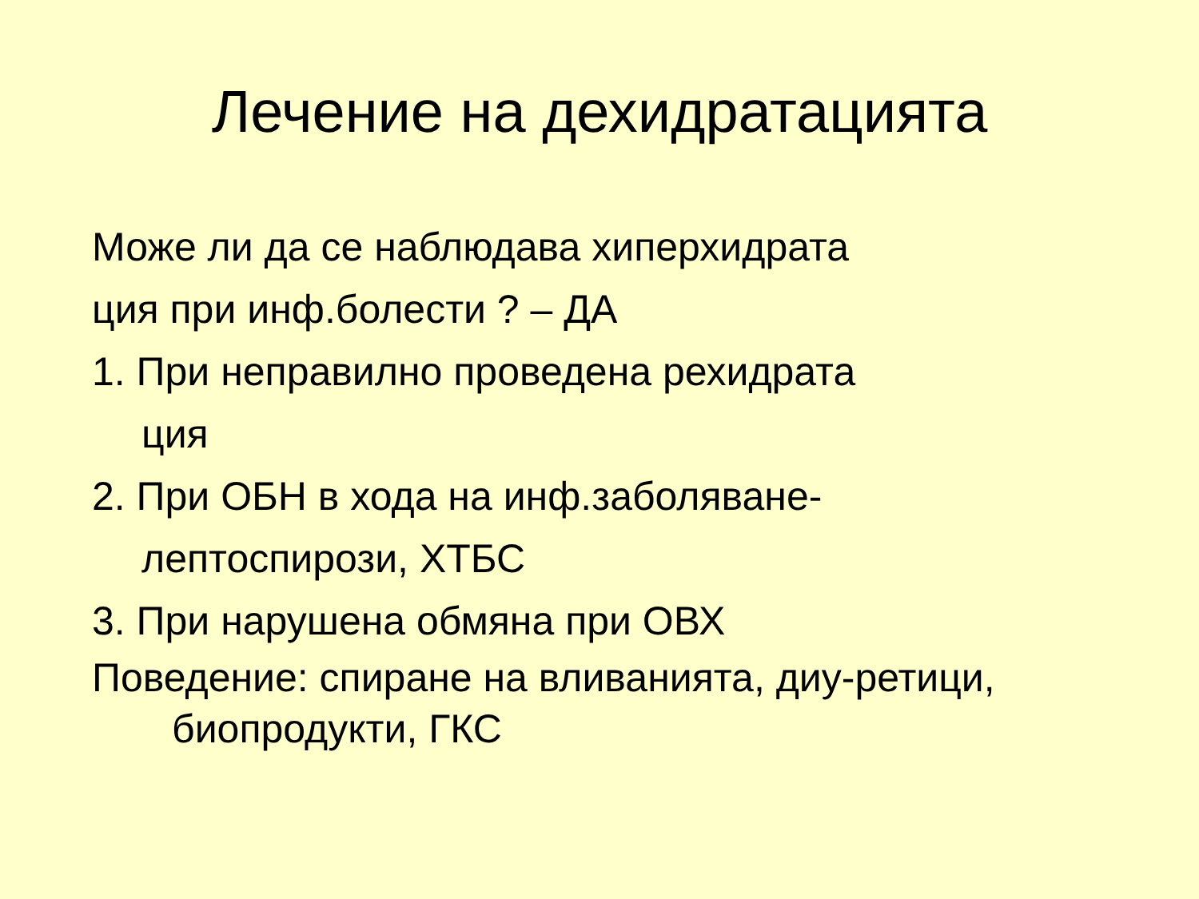Лечение на дехидратацията
Може ли да се наблюдава хиперхидрата
ция при инф.болести ? – ДА
1. При неправилно проведена рехидрата
ция
2. При ОБН в хода на инф.заболяване-
лептоспирози, ХТБС
3. При нарушена обмяна при ОВХ
Поведение: спиране на вливанията, диу-ретици,
биопродукти, ГКС